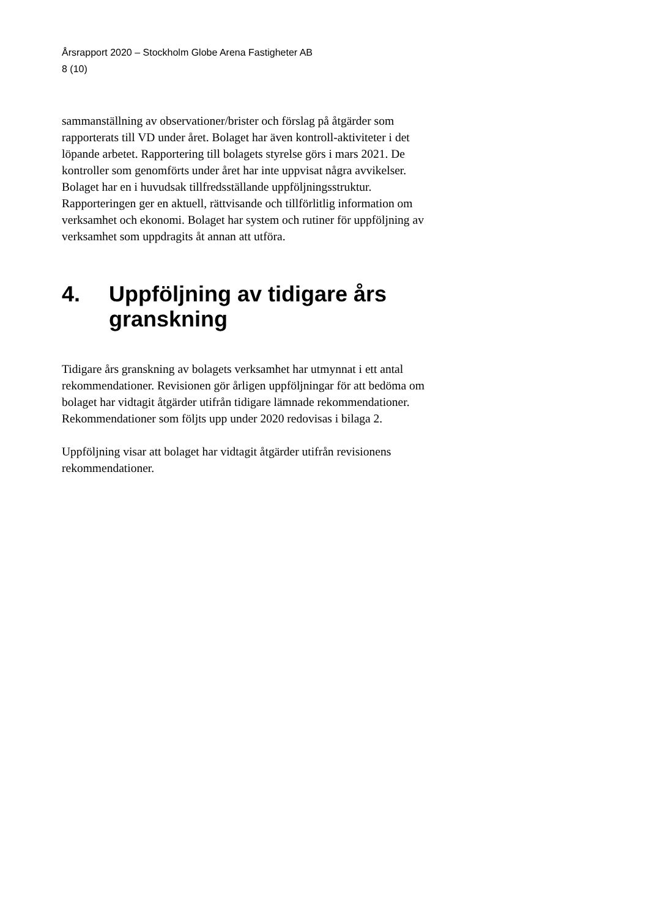Årsrapport 2020 – Stockholm Globe Arena Fastigheter AB
8 (10)
sammanställning av observationer/brister och förslag på åtgärder som rapporterats till VD under året. Bolaget har även kontroll-aktiviteter i det löpande arbetet. Rapportering till bolagets styrelse görs i mars 2021. De kontroller som genomförts under året har inte uppvisat några avvikelser.
Bolaget har en i huvudsak tillfredsställande uppföljningsstruktur. Rapporteringen ger en aktuell, rättvisande och tillförlitlig information om verksamhet och ekonomi. Bolaget har system och rutiner för uppföljning av verksamhet som uppdragits åt annan att utföra.
4. Uppföljning av tidigare års granskning
Tidigare års granskning av bolagets verksamhet har utmynnat i ett antal rekommendationer. Revisionen gör årligen uppföljningar för att bedöma om bolaget har vidtagit åtgärder utifrån tidigare lämnade rekommendationer. Rekommendationer som följts upp under 2020 redovisas i bilaga 2.
Uppföljning visar att bolaget har vidtagit åtgärder utifrån revisionens rekommendationer.